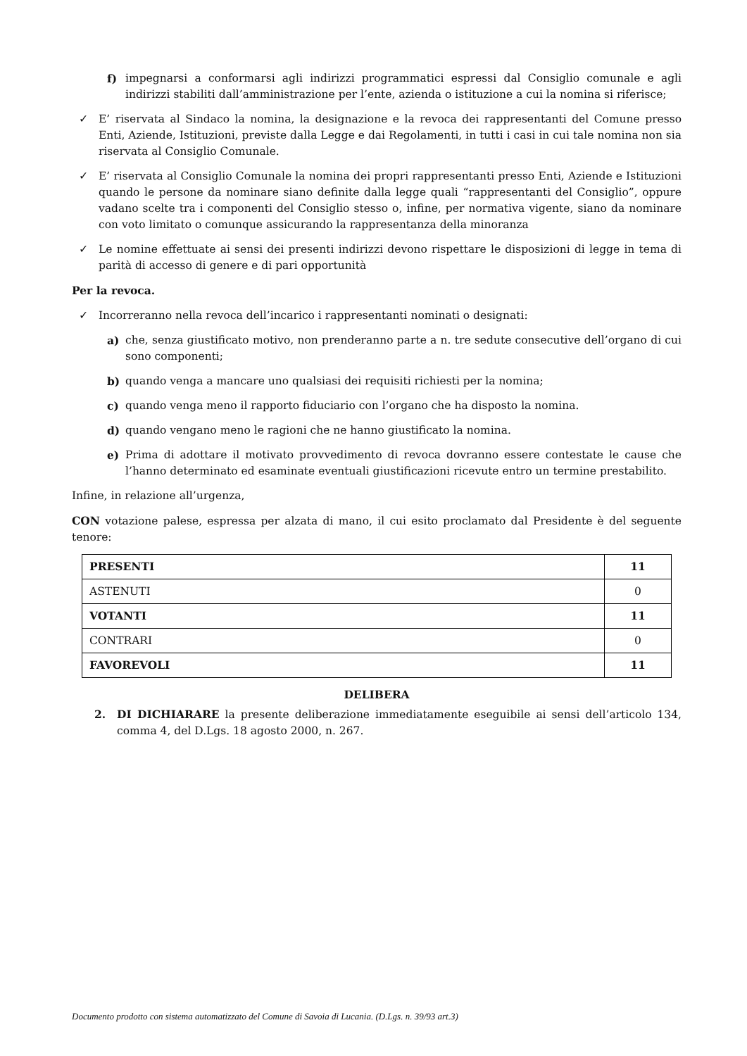f) impegnarsi a conformarsi agli indirizzi programmatici espressi dal Consiglio comunale e agli indirizzi stabiliti dall’amministrazione per l’ente, azienda o istituzione a cui la nomina si riferisce;
✓ E’ riservata al Sindaco la nomina, la designazione e la revoca dei rappresentanti del Comune presso Enti, Aziende, Istituzioni, previste dalla Legge e dai Regolamenti, in tutti i casi in cui tale nomina non sia riservata al Consiglio Comunale.
✓ E’ riservata al Consiglio Comunale la nomina dei propri rappresentanti presso Enti, Aziende e Istituzioni quando le persone da nominare siano definite dalla legge quali “rappresentanti del Consiglio”, oppure vadano scelte tra i componenti del Consiglio stesso o, infine, per normativa vigente, siano da nominare con voto limitato o comunque assicurando la rappresentanza della minoranza
✓ Le nomine effettuate ai sensi dei presenti indirizzi devono rispettare le disposizioni di legge in tema di parità di accesso di genere e di pari opportunità
Per la revoca.
✓ Incorreranno nella revoca dell’incarico i rappresentanti nominati o designati:
a) che, senza giustificato motivo, non prenderanno parte a n. tre sedute consecutive dell’organo di cui sono componenti;
b) quando venga a mancare uno qualsiasi dei requisiti richiesti per la nomina;
c) quando venga meno il rapporto fiduciario con l’organo che ha disposto la nomina.
d) quando vengano meno le ragioni che ne hanno giustificato la nomina.
e) Prima di adottare il motivato provvedimento di revoca dovranno essere contestate le cause che l’hanno determinato ed esaminate eventuali giustificazioni ricevute entro un termine prestabilito.
Infine, in relazione all’urgenza,
CON votazione palese, espressa per alzata di mano, il cui esito proclamato dal Presidente è del seguente tenore:
| PRESENTI | 11 |
| ASTENUTI | 0 |
| VOTANTI | 11 |
| CONTRARI | 0 |
| FAVOREVOLI | 11 |
DELIBERA
2. DI DICHIARARE la presente deliberazione immediatamente eseguibile ai sensi dell’articolo 134, comma 4, del D.Lgs. 18 agosto 2000, n. 267.
Documento prodotto con sistema automatizzato del Comune di Savoia di Lucania. (D.Lgs. n. 39/93 art.3)